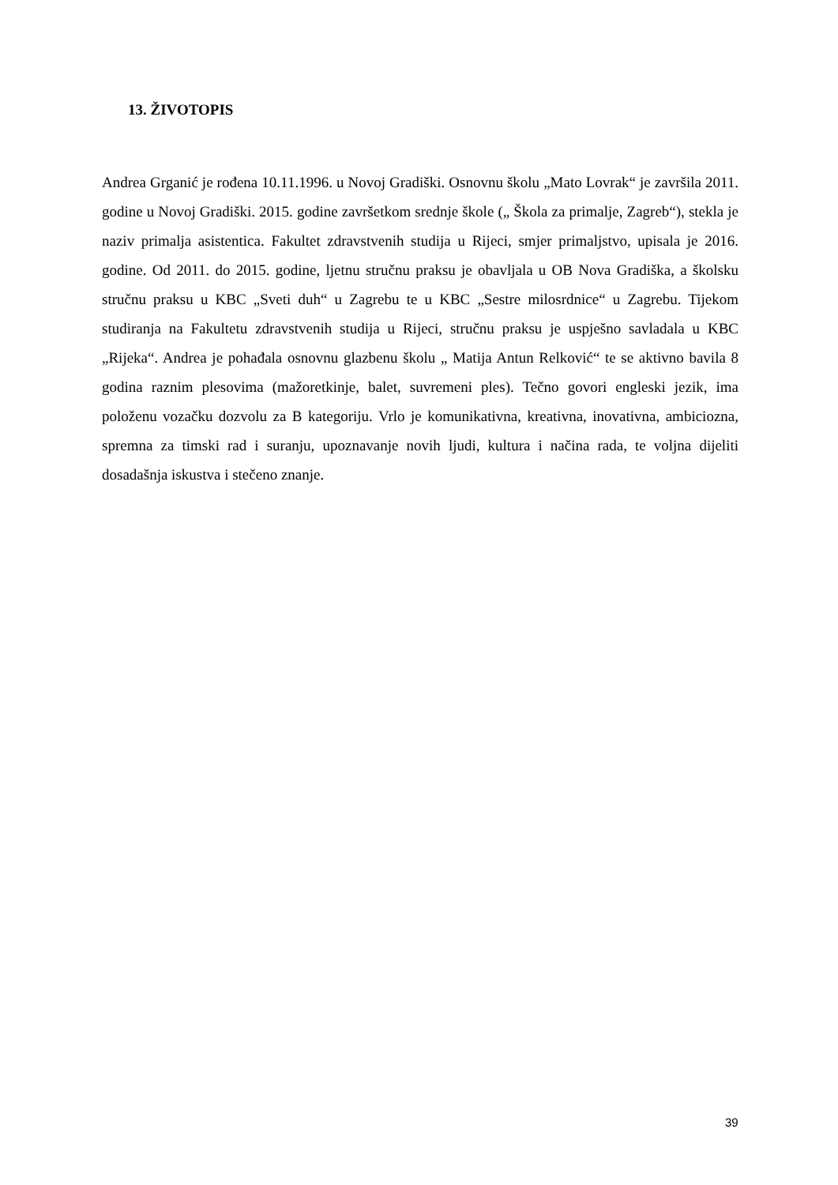13. ŽIVOTOPIS
Andrea Grganić je rođena 10.11.1996. u Novoj Gradiški. Osnovnu školu „Mato Lovrak“ je završila 2011. godine u Novoj Gradiški. 2015. godine završetkom srednje škole („ Škola za primalje, Zagreb“), stekla je naziv primalja asistentica. Fakultet zdravstvenih studija u Rijeci, smjer primaljstvo, upisala je 2016. godine. Od 2011. do 2015. godine, ljetnu stručnu praksu je obavljala u OB Nova Gradiška, a školsku stručnu praksu u KBC „Sveti duh“ u Zagrebu te u KBC „Sestre milosrdnice“ u Zagrebu. Tijekom studiranja na Fakultetu zdravstvenih studija u Rijeci, stručnu praksu je uspješno savladala u KBC „Rijeka“. Andrea je pohađala osnovnu glazbenu školu „ Matija Antun Relković“ te se aktivno bavila 8 godina raznim plesovima (mažoretkinje, balet, suvremeni ples). Tečno govori engleski jezik, ima položenu vozačku dozvolu za B kategoriju. Vrlo je komunikativna, kreativna, inovativna, ambiciozna, spremna za timski rad i suranju, upoznavanje novih ljudi, kultura i načina rada, te voljna dijeliti dosadašnja iskustva i stečeno znanje.
39